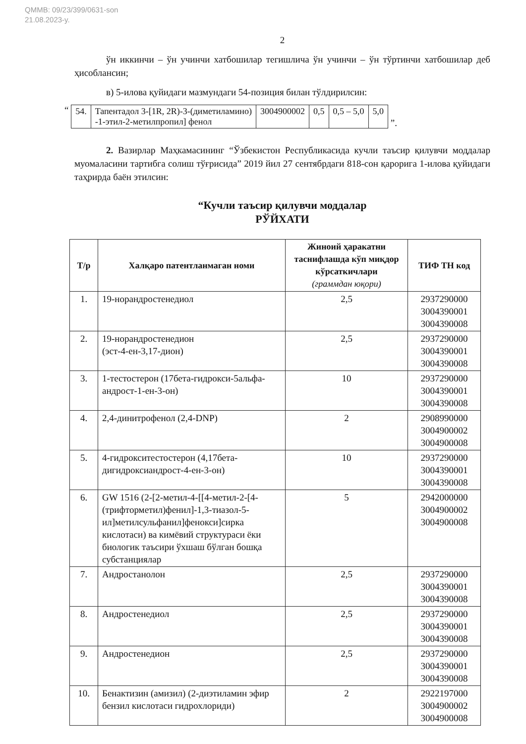QMMB: 09/23/399/0631-son
21.08.2023-y.
2
ўн иккинчи – ўн учинчи хатбошилар тегишлича ўн учинчи – ўн тўртинчи хатбошилар деб ҳисоблансин;
в) 5-илова қуйидаги мазмундаги 54-позиция билан тўлдирилсин:
“
| 54. | Тапентадол 3-[1R, 2R)-3-(диметиламино) -1-этил-2-метилпропил] фенол | 3004900002 | 0,5 | 0,5 – 5,0 | 5,0 |
”.
2. Вазирлар Маҳкамасининг “Ўзбекистон Республикасида кучли таъсир қилувчи моддалар муомаласини тартибга солиш тўғрисида” 2019 йил 27 сентябрдаги 818-сон қарорига 1-илова қуйидаги таҳрирда баён этилсин:
“Кучли таъсир қилувчи моддалар
РЎЙХАТИ
| Т/р | Халқаро патентланмаган номи | Жиноий ҳаракатни таснифлашда кўп миқдор кўрсаткичлари (граммдан юқори) | ТИФ ТН код |
| --- | --- | --- | --- |
| 1. | 19-норандростенедиол | 2,5 | 2937290000 3004390001 3004390008 |
| 2. | 19-норандростенедион (эст-4-ен-3,17-дион) | 2,5 | 2937290000 3004390001 3004390008 |
| 3. | 1-тестостерон (17бета-гидрокси-5альфа-андрост-1-ен-3-он) | 10 | 2937290000 3004390001 3004390008 |
| 4. | 2,4-динитрофенол (2,4-DNP) | 2 | 2908990000 3004900002 3004900008 |
| 5. | 4-гидрокситестостерон (4,17бета-дигидроксиандрост-4-ен-3-он) | 10 | 2937290000 3004390001 3004390008 |
| 6. | GW 1516 (2-[2-метил-4-[[4-метил-2-[4-(трифторметил)фенил]-1,3-тиазол-5-ил]метилсульфанил]фенокси]сирка кислотаси) ва кимёвий структураси ёки биологик таъсири ўхшаш бўлган бошқа субстанциялар | 5 | 2942000000 3004900002 3004900008 |
| 7. | Андростанолон | 2,5 | 2937290000 3004390001 3004390008 |
| 8. | Андростенедиол | 2,5 | 2937290000 3004390001 3004390008 |
| 9. | Андростенедион | 2,5 | 2937290000 3004390001 3004390008 |
| 10. | Бенактизин (амизил) (2-диэтиламин эфир бензил кислотаси гидрохлориди) | 2 | 2922197000 3004900002 3004900008 |